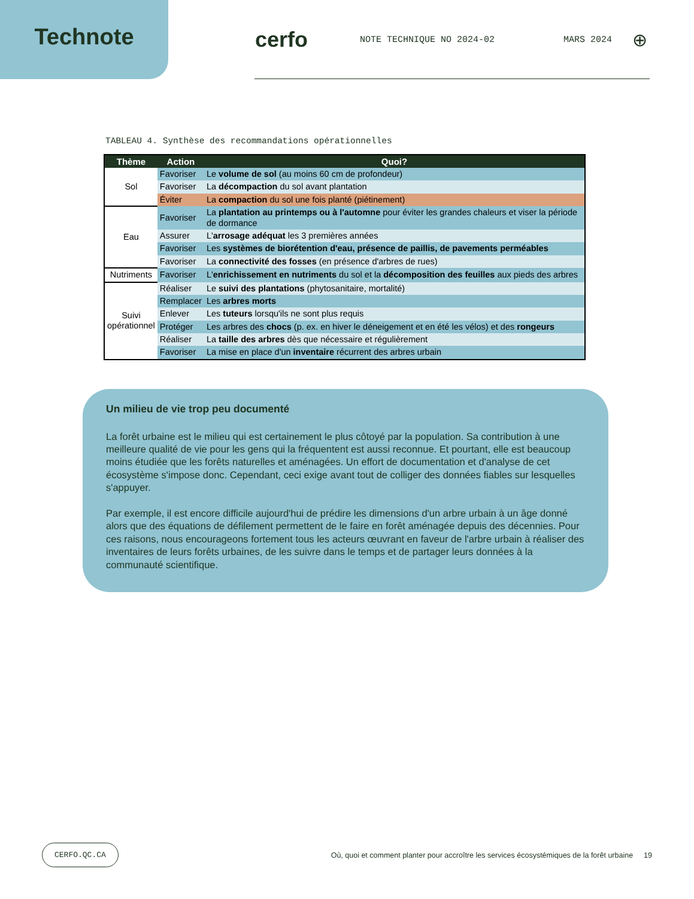Technote cerfo
NOTE TECHNIQUE NO 2024-02 MARS 2024
⊕
TABLEAU 4. Synthèse des recommandations opérationnelles
| Thème | Action | Quoi? |
| --- | --- | --- |
| Sol | Favoriser | Le volume de sol (au moins 60 cm de profondeur) |
| | Favoriser | La décompaction du sol avant plantation |
| | Éviter | La compaction du sol une fois planté (piétinement) |
| Eau | Favoriser | La plantation au printemps ou à l'automne pour éviter les grandes chaleurs et viser la période de dormance |
| | Assurer | L' arrosage adéquat les 3 premières années |
| | Favoriser | Les systèmes de biorétention d'eau, présence de paillis, de pavements perméables |
| | Favoriser | La connectivité des fosses (en présence d'arbres de rues) |
| Nutriments | Favoriser | L' enrichissement en nutriments du sol et la décomposition des feuilles aux pieds des arbres |
| Suivi opérationnel | Réaliser | Le suivi des plantations (phytosanitaire, mortalité) |
| | Remplacer | Les arbres morts |
| | Enlever | Les tuteurs lorsqu'ils ne sont plus requis |
| | Protéger | Les arbres des chocs (p. ex. en hiver le déneigement et en été les vélos) et des rongeurs |
| | Réaliser | La taille des arbres dès que nécessaire et régulièrement |
| | Favoriser | La mise en place d'un inventaire récurrent des arbres urbain |
Un milieu de vie trop peu documenté
La forêt urbaine est le milieu qui est certainement le plus côtoyé par la population. Sa contribution à une meilleure qualité de vie pour les gens qui la fréquentent est aussi reconnue. Et pourtant, elle est beaucoup moins étudiée que les forêts naturelles et aménagées. Un effort de documentation et d'analyse de cet écosystème s'impose donc. Cependant, ceci exige avant tout de colliger des données fiables sur lesquelles s'appuyer.
Par exemple, il est encore difficile aujourd'hui de prédire les dimensions d'un arbre urbain à un âge donné alors que des équations de défilement permettent de le faire en forêt aménagée depuis des décennies. Pour ces raisons, nous encourageons fortement tous les acteurs œuvrant en faveur de l'arbre urbain à réaliser des inventaires de leurs forêts urbaines, de les suivre dans le temps et de partager leurs données à la communauté scientifique.
CERFO.QC.CA
Où, quoi et comment planter pour accroître les services écosystémiques de la forêt urbaine
19